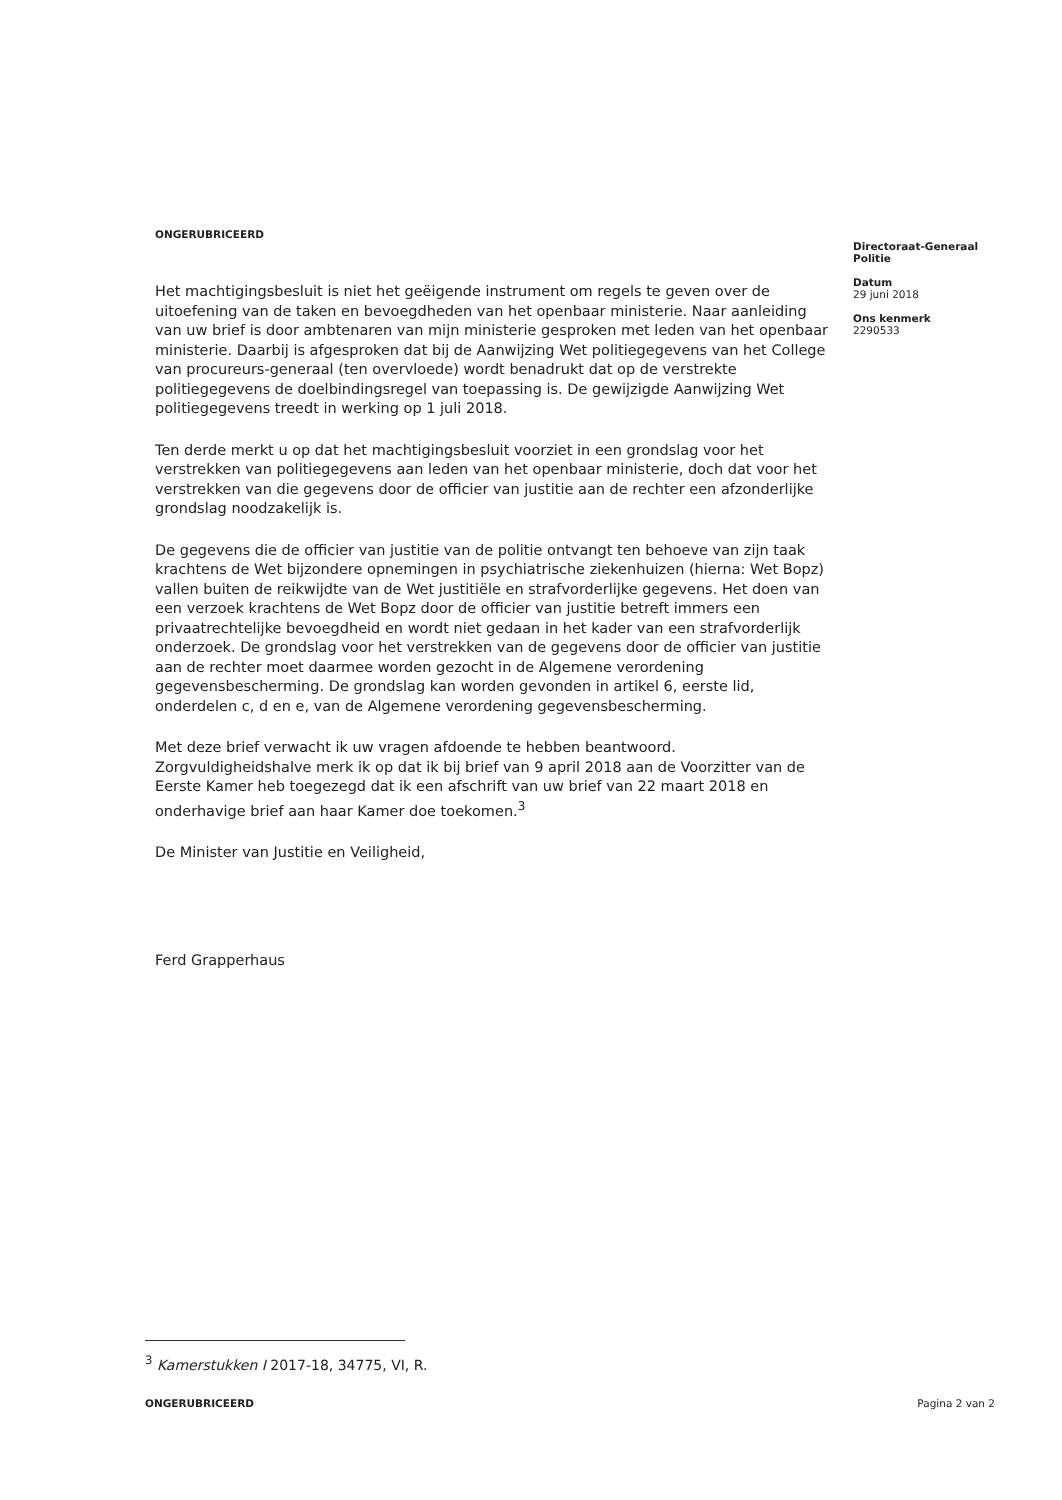ONGERUBRICEERD
Het machtigingsbesluit is niet het geëigende instrument om regels te geven over de uitoefening van de taken en bevoegdheden van het openbaar ministerie. Naar aanleiding van uw brief is door ambtenaren van mijn ministerie gesproken met leden van het openbaar ministerie. Daarbij is afgesproken dat bij de Aanwijzing Wet politiegegevens van het College van procureurs-generaal (ten overvloede) wordt benadrukt dat op de verstrekte politiegegevens de doelbindingsregel van toepassing is. De gewijzigde Aanwijzing Wet politiegegevens treedt in werking op 1 juli 2018.
Ten derde merkt u op dat het machtigingsbesluit voorziet in een grondslag voor het verstrekken van politiegegevens aan leden van het openbaar ministerie, doch dat voor het verstrekken van die gegevens door de officier van justitie aan de rechter een afzonderlijke grondslag noodzakelijk is.
De gegevens die de officier van justitie van de politie ontvangt ten behoeve van zijn taak krachtens de Wet bijzondere opnemingen in psychiatrische ziekenhuizen (hierna: Wet Bopz) vallen buiten de reikwijdte van de Wet justitiële en strafvorderlijke gegevens. Het doen van een verzoek krachtens de Wet Bopz door de officier van justitie betreft immers een privaatrechtelijke bevoegdheid en wordt niet gedaan in het kader van een strafvorderlijk onderzoek. De grondslag voor het verstrekken van de gegevens door de officier van justitie aan de rechter moet daarmee worden gezocht in de Algemene verordening gegevensbescherming. De grondslag kan worden gevonden in artikel 6, eerste lid, onderdelen c, d en e, van de Algemene verordening gegevensbescherming.
Met deze brief verwacht ik uw vragen afdoende te hebben beantwoord. Zorgvuldigheidshalve merk ik op dat ik bij brief van 9 april 2018 aan de Voorzitter van de Eerste Kamer heb toegezegd dat ik een afschrift van uw brief van 22 maart 2018 en onderhavige brief aan haar Kamer doe toekomen.<sup>3</sup>
De Minister van Justitie en Veiligheid,
Ferd Grapperhaus
Directoraat-Generaal Politie
Datum
29 juni 2018
Ons kenmerk
2290533
<sup>3</sup> Kamerstukken I 2017-18, 34775, VI, R.
ONGERUBRICEERD Pagina 2 van 2